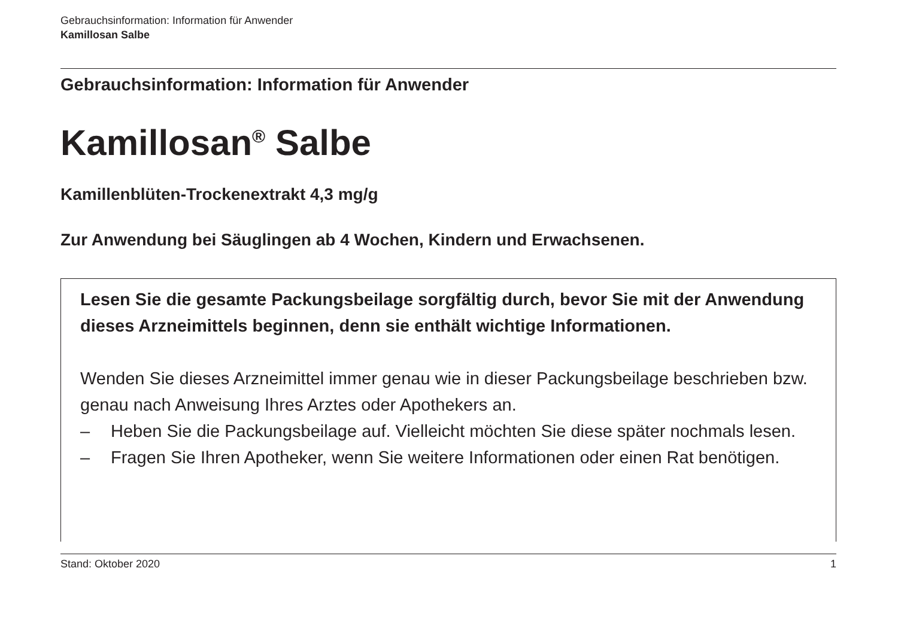Gebrauchsinformation: Information für Anwender
Kamillosan Salbe
Gebrauchsinformation: Information für Anwender
Kamillosan<sup>®</sup> Salbe
Kamillenblüten-Trockenextrakt 4,3 mg/g
Zur Anwendung bei Säuglingen ab 4 Wochen, Kindern und Erwachsenen.
Lesen Sie die gesamte Packungsbeilage sorgfältig durch, bevor Sie mit der Anwendung dieses Arzneimittels beginnen, denn sie enthält wichtige Informationen.
Wenden Sie dieses Arzneimittel immer genau wie in dieser Packungsbeilage beschrieben bzw. genau nach Anweisung Ihres Arztes oder Apothekers an.
– Heben Sie die Packungsbeilage auf. Vielleicht möchten Sie diese später nochmals lesen.
– Fragen Sie Ihren Apotheker, wenn Sie weitere Informationen oder einen Rat benötigen.
Stand: Oktober 2020 1